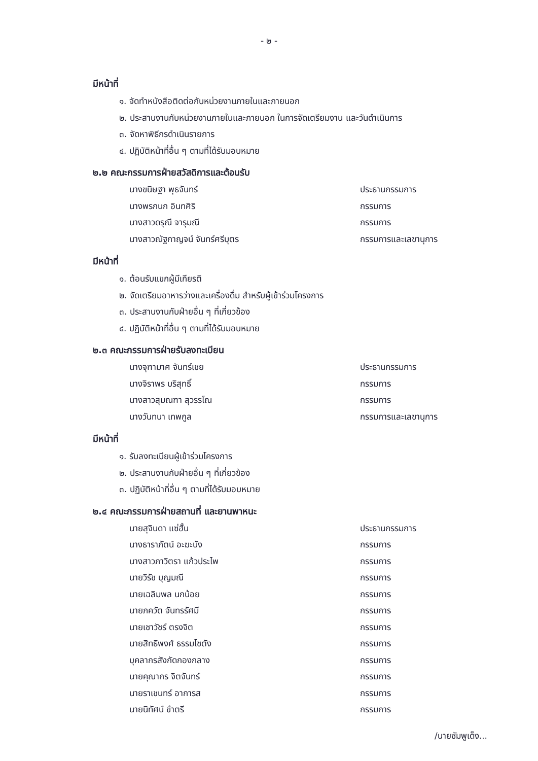- ๒ -
มีหน้าที่
๑. จัดทำหนังสือติดต่อกับหน่วยงานภายในและภายนอก
๒. ประสานงานกับหน่วยงานภายในและภายนอก ในการจัดเตรียมงาน และวันดำเนินการ
๓. จัดหาพิธีกรดำเนินรายการ
๔. ปฏิบัติหน้าที่อื่น ๆ ตามที่ได้รับมอบหมาย
๒.๒ คณะกรรมการฝ่ายสวัสดิการและต้อนรับ
| นางขนิษฐา พุธจันทร์ | ประธานกรรมการ |
| นางพรกนก อินทศิริ | กรรมการ |
| นางสาวดรุณี จารุมณี | กรรมการ |
| นางสาวณัฐกาญจน์ จันทร์ศรีบุตร | กรรมการและเลขานุการ |
มีหน้าที่
๑. ต้อนรับแขกผู้มีเกียรติ
๒. จัดเตรียมอาหารว่างและเครื่องดื่ม สำหรับผู้เข้าร่วมโครงการ
๓. ประสานงานกับฝ่ายอื่น ๆ ที่เกี่ยวข้อง
๔. ปฏิบัติหน้าที่อื่น ๆ ตามที่ได้รับมอบหมาย
๒.๓ คณะกรรมการฝ่ายรับลงทะเบียน
| นางจุฑามาศ จันทร์เชย | ประธานกรรมการ |
| นางจิราพร บริสุทธิ์ | กรรมการ |
| นางสาวสุมณฑา สุวรรโณ | กรรมการ |
| นางวันทนา เทพกูล | กรรมการและเลขานุการ |
มีหน้าที่
๑. รับลงทะเบียนผู้เข้าร่วมโครงการ
๒. ประสานงานกับฝ่ายอื่น ๆ ที่เกี่ยวข้อง
๓. ปฏิบัติหน้าที่อื่น ๆ ตามที่ได้รับมอบหมาย
๒.๔ คณะกรรมการฝ่ายสถานที่ และยานพาหนะ
| นายสุจินดา แซ่ฮั้น | ประธานกรรมการ |
| นางธาราภัตน์ อะฆะนัง | กรรมการ |
| นางสาวภาวิตรา แก้วประไพ | กรรมการ |
| นายวิรัช บุญมณี | กรรมการ |
| นายเฉลิมพล นกน้อย | กรรมการ |
| นายภควัต จันทรรัศมี | กรรมการ |
| นายเชาวัชร์ ตรงจิต | กรรมการ |
| นายสิทธิพงศ์ ธรรมโชตัง | กรรมการ |
| บุคลากรสังกัดกองกลาง | กรรมการ |
| นายคุณากร จิตจันทร์ | กรรมการ |
| นายราเชนทร์ อาการส | กรรมการ |
| นายนิทัศน์ ขำตรี | กรรมการ |
/นายซัมพูเด็ง...